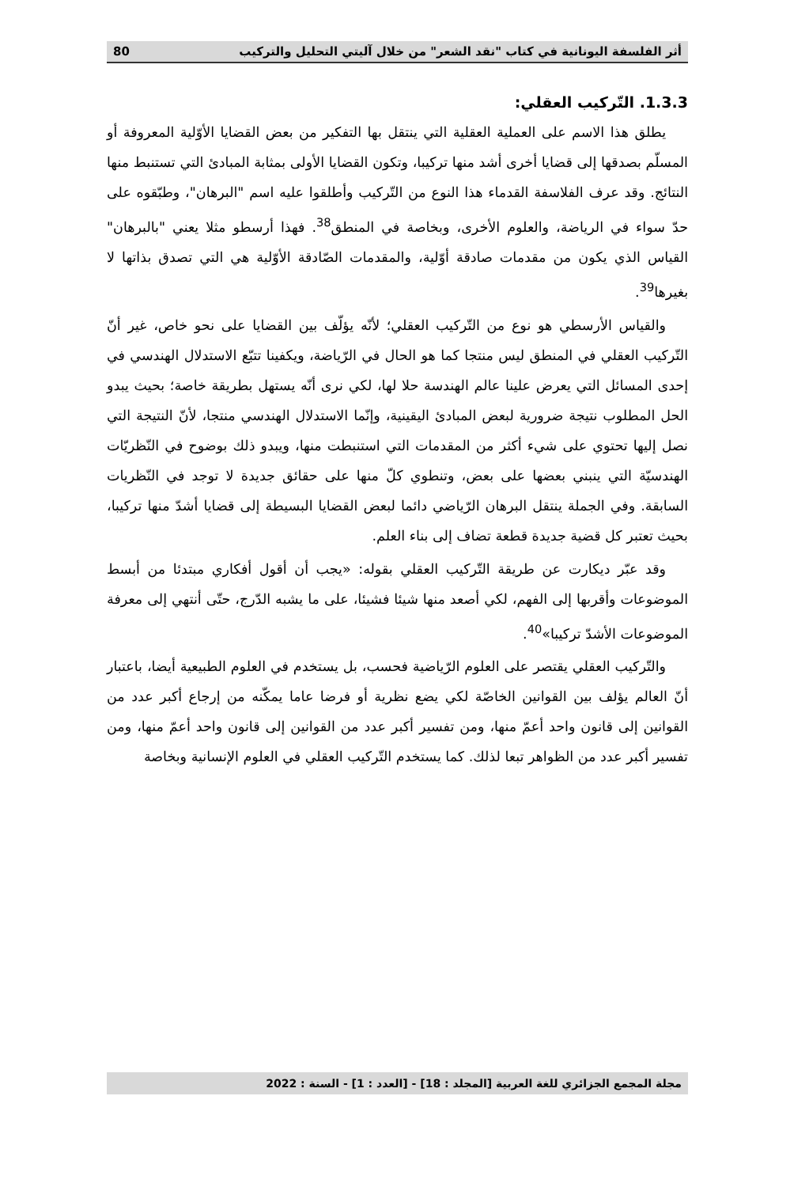أثر الفلسفة اليونانية في كتاب "نقد الشعر" من خلال آليتي التحليل والتركيب 80
1.3.3. التّركيب العقلي:
يطلق هذا الاسم على العملية العقلية التي ينتقل بها التفكير من بعض القضايا الأوّلية المعروفة أو المسلّم بصدقها إلى قضايا أخرى أشد منها تركيبا، وتكون القضايا الأولى بمثابة المبادئ التي تستنبط منها النتائج. وقد عرف الفلاسفة القدماء هذا النوع من التّركيب وأطلقوا عليه اسم "البرهان"، وطبّقوه على حدّ سواء في الرياضة، والعلوم الأخرى، وبخاصة في المنطق<sup>38</sup>. فهذا أرسطو مثلا يعني "بالبرهان" القياس الذي يكون من مقدمات صادقة أوّلية، والمقدمات الصّادقة الأوّلية هي التي تصدق بذاتها لا بغيرها<sup>39</sup>.
والقياس الأرسطي هو نوع من التّركيب العقلي؛ لأنّه يؤلّف بين القضايا على نحو خاص، غير أنّ التّركيب العقلي في المنطق ليس منتجا كما هو الحال في الرّياضة، ويكفينا تتبّع الاستدلال الهندسي في إحدى المسائل التي يعرض علينا عالم الهندسة حلا لها، لكي نرى أنّه يستهل بطريقة خاصة؛ بحيث يبدو الحل المطلوب نتيجة ضرورية لبعض المبادئ اليقينية، وإنّما الاستدلال الهندسي منتجا، لأنّ النتيجة التي نصل إليها تحتوي على شيء أكثر من المقدمات التي استنبطت منها، ويبدو ذلك بوضوح في النّظريّات الهندسيّة التي ينبني بعضها على بعض، وتنطوي كلّ منها على حقائق جديدة لا توجد في النّظريات السابقة. وفي الجملة ينتقل البرهان الرّياضي دائما لبعض القضايا البسيطة إلى قضايا أشدّ منها تركيبا، بحيث تعتبر كل قضية جديدة قطعة تضاف إلى بناء العلم.
وقد عبّر ديكارت عن طريقة التّركيب العقلي بقوله: «يجب أن أقول أفكاري مبتدئا من أبسط الموضوعات وأقربها إلى الفهم، لكي أصعد منها شيئا فشيئا، على ما يشبه الدّرج، حتّى أنتهي إلى معرفة الموضوعات الأشدّ تركيبا»<sup>40</sup>.
والتّركيب العقلي يقتصر على العلوم الرّياضية فحسب، بل يستخدم في العلوم الطبيعية أيضا، باعتبار أنّ العالم يؤلف بين القوانين الخاصّة لكي يضع نظرية أو فرضا عاما يمكّنه من إرجاع أكبر عدد من القوانين إلى قانون واحد أعمّ منها، ومن تفسير أكبر عدد من القوانين إلى قانون واحد أعمّ منها، ومن تفسير أكبر عدد من الظواهر تبعا لذلك. كما يستخدم التّركيب العقلي في العلوم الإنسانية وبخاصة
مجلة المجمع الجزائري للغة العربية [المجلد : 18] - [العدد : 1] - السنة : 2022